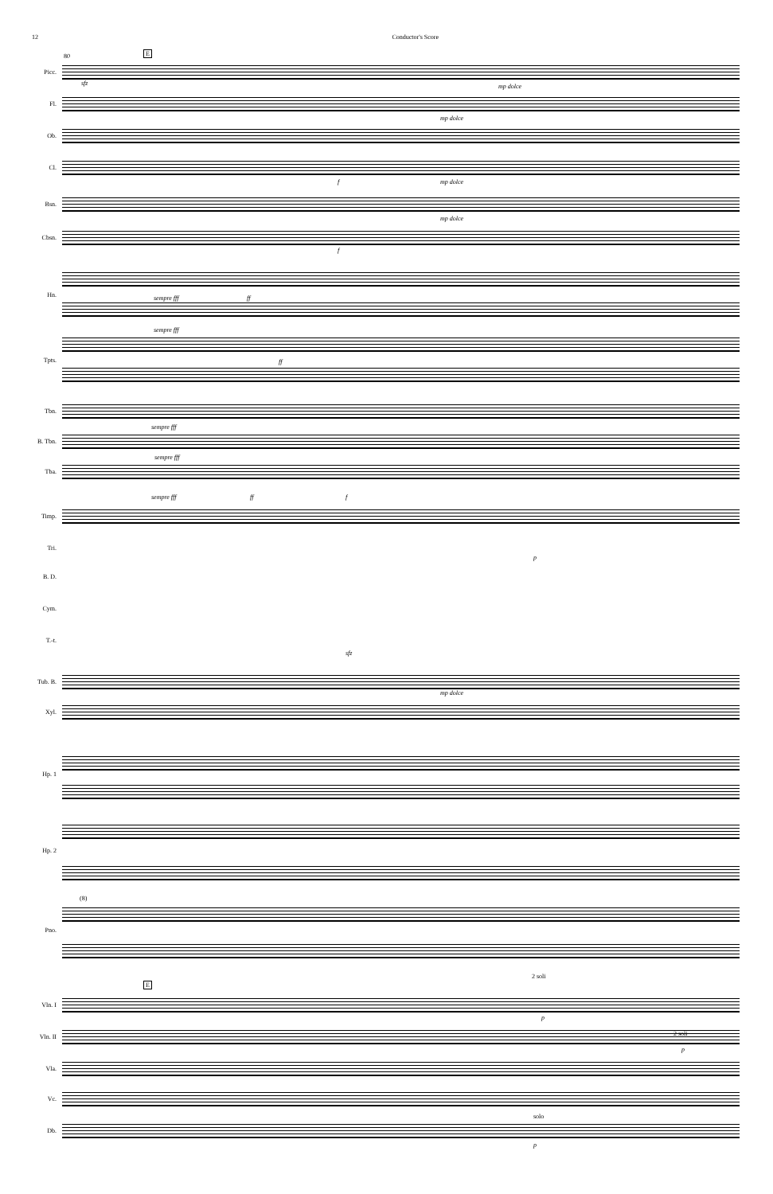12 Conductor's Score
80 E
E
Picc.
Fl.
Ob.
Cl.
Bsn.
Cbsn.
Hn.
Tpts.
Tbn.
B. Tbn.
Tba.
Timp.
Tri.
B. D.
Cym.
T.-t.
Tub. B.
Xyl.
Hp. 1
Hp. 2
Pno.
Vln. I
Vln. II
Vla.
Vc.
Db.
sfz mp dolce
mp dolce
mp dolce
mp dolce
f
f
sempre fff ff
sempre fff
ff
sempre fff
sempre fff
sempre fff ff f
p
sfz
mp dolce
(8)
2 soli
p
2 soli
p
solo
p